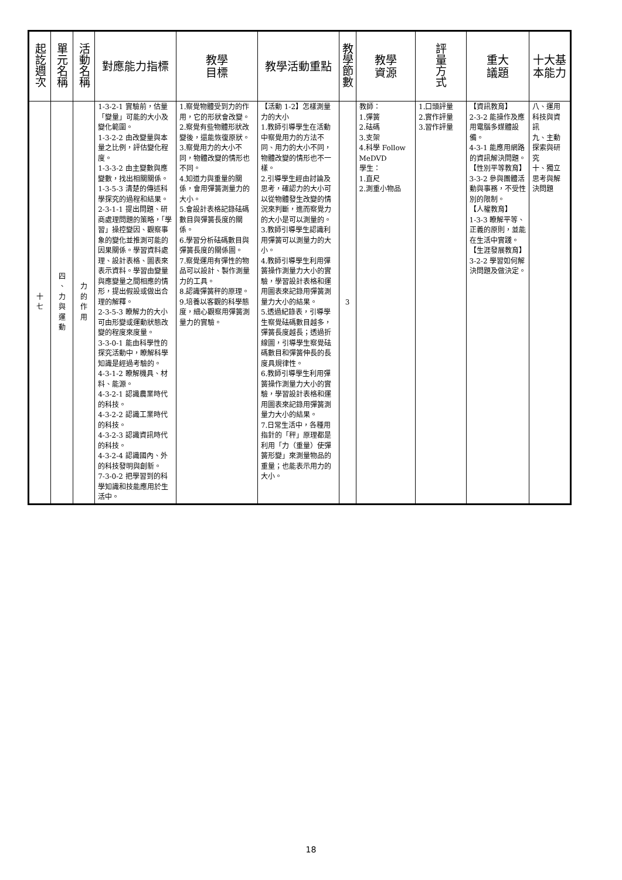| 起訖週次 | 單元名稱 | 活動名稱 | 對應能力指標 | 教學 目標 | 教學活動重點 | 教學節數 | 教學 資源 | 評量方式 | 重大 議題 | 十大基本能力 |
| --- | --- | --- | --- | --- | --- | --- | --- | --- | --- | --- |
| 十 七 | 四 、 力 與 運 動 | 力 的 作 用 | 1-3-2-1 實驗前，估量「變量」可能的大小及變化範圍。 1-3-2-2 由改變量與本量之比例，評估變化程度。 1-3-3-2 由主變數與應變數，找出相關關係。 1-3-5-3 清楚的傳述科學探究的過程和結果。 2-3-1-1 提出問題、研商處理問題的策略，「學習」操控變因、觀察事象的變化並推測可能的因果關係。學習資料處理、設計表格、圖表來表示資料。學習由變量與應變量之間相應的情形，提出假設或做出合理的解釋。 2-3-5-3 瞭解力的大小可由形變或運動狀態改變的程度來度量。 3-3-0-1 能由科學性的探究活動中，瞭解科學知識是經過考驗的。 4-3-1-2 瞭解機具、材料、能源。 4-3-2-1 認識農業時代的科技。 4-3-2-2 認識工業時代的科技。 4-3-2-3 認識資訊時代的科技。 4-3-2-4 認識國內、外的科技發明與創新。 7-3-0-2 把學習到的科學知識和技能應用於生活中。 | 1.察覺物體受到力的作用，它的形狀會改變。 2.察覺有些物體形狀改變後，還能恢復原狀。 3.察覺用力的大小不同，物體改變的情形也不同。 4.知道力與重量的關係，會用彈簧測量力的大小。 5.會設計表格記錄砝碼數目與彈簧長度的關係。 6.學習分析砝碼數目與彈簧長度的關係圖。 7.察覺運用有彈性的物品可以設計、製作測量力的工具。 8.認識彈簧秤的原理。 9.培養以客觀的科學態度，細心觀察用彈簧測量力的實驗。 | 【活動 1-2】怎樣測量力的大小 1.教師引導學生在活動中察覺用力的方法不同、用力的大小不同，物體改變的情形也不一樣。 2.引導學生經由討論及思考，確認力的大小可以從物體發生改變的情況來判斷，進而察覺力的大小是可以測量的。 3.教師引導學生認識利用彈簧可以測量力的大小。 4.教師引導學生利用彈簧操作測量力大小的實驗，學習設計表格和運用圖表來記錄用彈簧測量力大小的結果。 5.透過紀錄表，引導學生察覺砝碼數目越多，彈簧長度越長；透過折線圖，引導學生察覺砝碼數目和彈簧伸長的長度具規律性。 6.教師引導學生利用彈簧操作測量力大小的實驗，學習設計表格和運用圖表來記錄用彈簧測量力大小的結果。 7.日常生活中，各種用指針的「秤」原理都是利用「力（重量）使彈簧形變」來測量物品的重量；也能表示用力的大小。 | 3 | 教師： 1.彈簧 2.砝碼 3.支架 4.科學 Follow MeDVD 學生： 1.直尺 2.測重小物品 | 1.口頭評量 2.實作評量 3.習作評量 | 【資訊教育】 2-3-2 能操作及應用電腦多媒體設備。 4-3-1 能應用網路的資訊解決問題。 【性別平等教育】 3-3-2 參與團體活動與事務，不受性別的限制。 【人權教育】 1-3-3 瞭解平等、正義的原則，並能在生活中實踐。 【生涯發展教育】 3-2-2 學習如何解決問題及做決定。 | 八、運用科技與資訊 九、主動探索與研究 十、獨立思考與解決問題 |
18